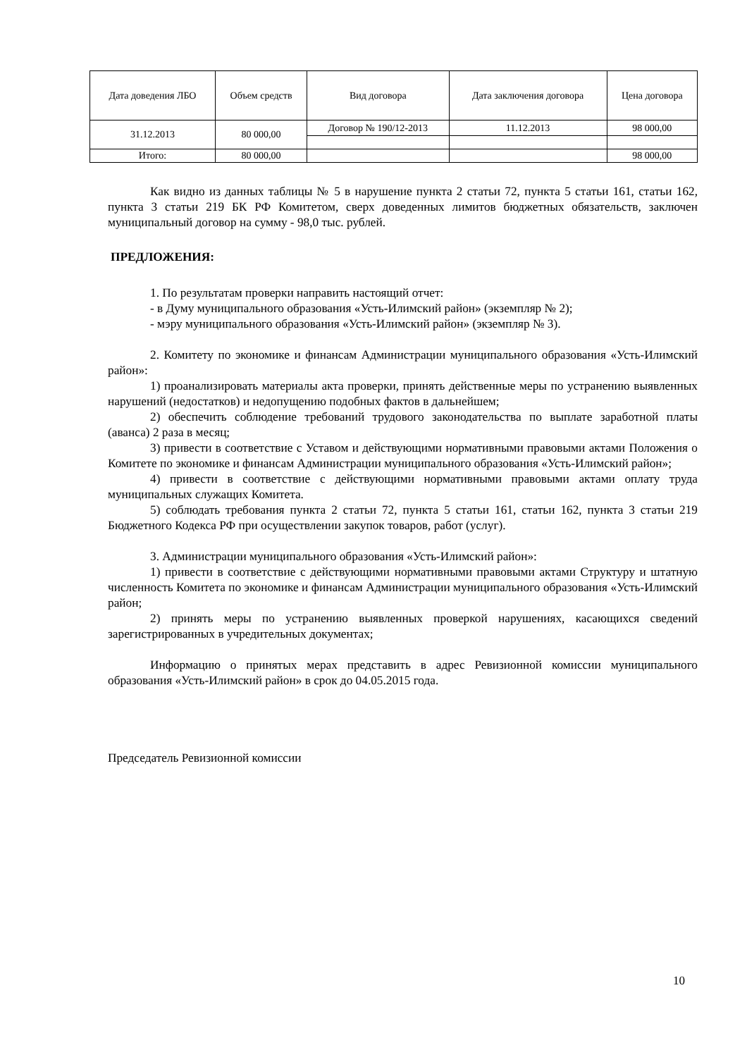| Дата доведения ЛБО | Объем средств | Вид договора | Дата заключения договора | Цена договора |
| --- | --- | --- | --- | --- |
| 31.12.2013 | 80 000,00 | Договор № 190/12-2013 | 11.12.2013 | 98 000,00 |
| Итого: | 80 000,00 | | | 98 000,00 |
Как видно из данных таблицы № 5 в нарушение пункта 2 статьи 72, пункта 5 статьи 161, статьи 162, пункта 3 статьи 219 БК РФ Комитетом, сверх доведенных лимитов бюджетных обязательств, заключен муниципальный договор на сумму - 98,0 тыс. рублей.
ПРЕДЛОЖЕНИЯ:
1. По результатам проверки направить настоящий отчет:
- в Думу муниципального образования «Усть-Илимский район» (экземпляр № 2);
- мэру муниципального образования «Усть-Илимский район» (экземпляр № 3).
2. Комитету по экономике и финансам Администрации муниципального образования «Усть-Илимский район»:
1) проанализировать материалы акта проверки, принять действенные меры по устранению выявленных нарушений (недостатков) и недопущению подобных фактов в дальнейшем;
2) обеспечить соблюдение требований трудового законодательства по выплате заработной платы (аванса) 2 раза в месяц;
3) привести в соответствие с Уставом и действующими нормативными правовыми актами Положения о Комитете по экономике и финансам Администрации муниципального образования «Усть-Илимский район»;
4) привести в соответствие с действующими нормативными правовыми актами оплату труда муниципальных служащих Комитета.
5) соблюдать требования пункта 2 статьи 72, пункта 5 статьи 161, статьи 162, пункта 3 статьи 219 Бюджетного Кодекса РФ при осуществлении закупок товаров, работ (услуг).
3. Администрации муниципального образования «Усть-Илимский район»:
1) привести в соответствие с действующими нормативными правовыми актами Структуру и штатную численность Комитета по экономике и финансам Администрации муниципального образования «Усть-Илимский район;
2) принять меры по устранению выявленных проверкой нарушениях, касающихся сведений зарегистрированных в учредительных документах;
Информацию о принятых мерах представить в адрес Ревизионной комиссии муниципального образования «Усть-Илимский район» в срок до 04.05.2015 года.
Председатель Ревизионной комиссии
10